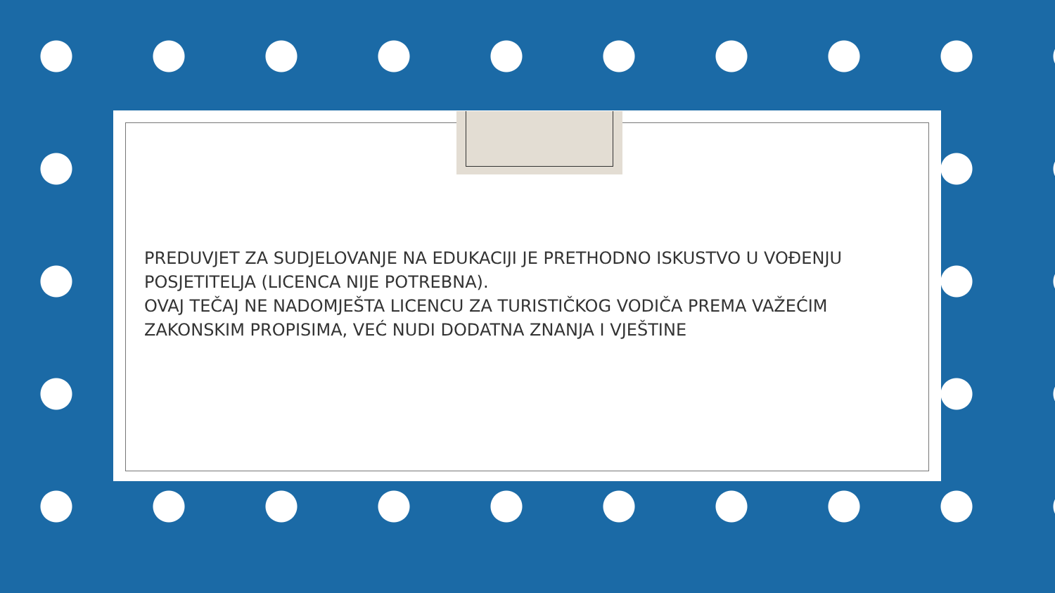PREDUVJET ZA SUDJELOVANJE NA EDUKACIJI JE PRETHODNO ISKUSTVO U VOĐENJU POSJETITELJA (LICENCA NIJE POTREBNA).
OVAJ TEČAJ NE NADOMJEŠTA LICENCU ZA TURISTIČKOG VODIČA PREMA VAŽEĆIM ZAKONSKIM PROPISIMA, VEĆ NUDI DODATNA ZNANJA I VJEŠTINE